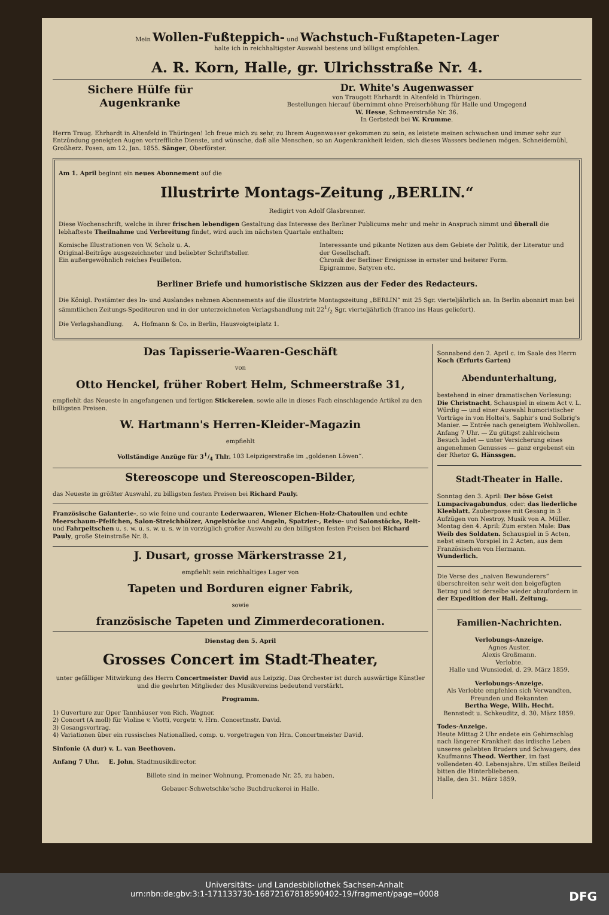Mein Wollen-Fußteppich- und Wachstuch-Fußtapeten-Lager
halte ich in reichhaltigster Auswahl bestens und billigst empfohlen.
A. R. Korn, Halle, gr. Ulrichsstraße Nr. 4.
Sichere Hülfe für Augenkranke Dr. White's Augenwasser
von Traugott Ehrhardt in Altenfeld in Thüringen.
Bestellungen hierauf übernimmt ohne Preiserhöhung für Halle und Umgegend
W. Hesse, Schmeerstraße Nr. 36.
In Gerbstedt bei W. Krumme.
Herrn Traug. Ehrhardt in Altenfeld in Thüringen! Ich freue mich zu sehr, zu Ihrem Augenwasser gekommen zu sein, es leistete meinen schwachen und immer sehr zur Entzündung geneigten Augen vortreffliche Dienste, und wünsche, daß alle Menschen, so an Augenkrankheit leiden, sich dieses Wassers bedienen mögen. Schneidemühl, Großherz. Posen, am 12. Jan. 1855. Sänger, Oberförster.
Am 1. April beginnt ein neues Abonnement auf die
Illustrirte Montags-Zeitung „BERLIN.“
Redigirt von Adolf Glasbrenner.
Diese Wochenschrift, welche in ihrer frischen lebendigen Gestaltung das Interesse des Berliner Publicums mehr und mehr in Anspruch nimmt und überall die lebhafteste Theilnahme und Verbreitung findet, wird auch im nächsten Quartale enthalten:
Komische Illustrationen von W. Scholz u. A.
Original-Beiträge ausgezeichneter und beliebter Schriftsteller.
Ein außergewöhnlich reiches Feuilleton.
Interessante und pikante Notizen aus dem Gebiete der Politik, der Literatur und der Gesellschaft.
Chronik der Berliner Ereignisse in ernster und heiterer Form.
Epigramme, Satyren etc.
Berliner Briefe und humoristische Skizzen aus der Feder des Redacteurs.
Die Königl. Postämter des In- und Auslandes nehmen Abonnements auf die illustrirte Montagszeitung „BERLIN“ mit 25 Sgr. vierteljährlich an. In Berlin abonnirt man bei sämmtlichen Zeitungs-Spediteuren und in der unterzeichneten Verlagshandlung mit 221/2 Sgr. vierteljährlich (franco ins Haus geliefert).
Die Verlagshandlung. A. Hofmann & Co. in Berlin, Hausvoigteiplatz 1.
Das Tapisserie-Waaren-Geschäft
von
Otto Henckel, früher Robert Helm, Schmeerstraße 31,
empfiehlt das Neueste in angefangenen und fertigen Stickereien, sowie alle in dieses Fach einschlagende Artikel zu den billigsten Preisen.
W. Hartmann's Herren-Kleider-Magazin
empfiehlt
Vollständige Anzüge für 31/4 Thlr. 103 Leipzigerstraße im „goldenen Löwen“.
Stereoscope und Stereoscopen-Bilder,
das Neueste in größter Auswahl, zu billigsten festen Preisen bei Richard Pauly.
Französische Galanterie-, so wie feine und courante Lederwaaren, Wiener Eichen-Holz-Chatoullen und echte Meerschaum-Pfeifchen, Salon-Streichhölzer, Angelstöcke und Angeln, Spatzier-, Reise- und Salonstöcke, Reit- und Fahrpeitschen u. s. w. u. s. w. u. s. w in vorzüglich großer Auswahl zu den billigsten festen Preisen bei Richard Pauly, große Steinstraße Nr. 8.
J. Dusart, grosse Märkerstrasse 21,
empfiehlt sein reichhaltiges Lager von
Tapeten und Borduren eigner Fabrik,
sowie
französische Tapeten und Zimmerdecorationen.
Dienstag den 5. April
Grosses Concert im Stadt-Theater,
unter gefälliger Mitwirkung des Herrn Concertmeister David aus Leipzig. Das Orchester ist durch auswärtige Künstler und die geehrten Mitglieder des Musikvereins bedeutend verstärkt.
Programm.
1) Ouverture zur Oper Tannhäuser von Rich. Wagner.
2) Concert (A moll) für Violine v. Viotti, vorgetr. v. Hrn. Concertmstr. David.
3) Gesangsvortrag.
4) Variationen über ein russisches Nationallied, comp. u. vorgetragen von Hrn. Concertmeister David.
Sinfonie (A dur) v. L. van Beethoven.
Anfang 7 Uhr. E. John, Stadtmusikdirector.
Billete sind in meiner Wohnung, Promenade Nr. 25, zu haben.
Gebauer-Schwetschke'sche Buchdruckerei in Halle.
Sonnabend den 2. April c. im Saale des Herrn Koch (Erfurts Garten)
Abendunterhaltung,
bestehend in einer dramatischen Vorlesung: Die Christnacht, Schauspiel in einem Act v. L. Würdig — und einer Auswahl humoristischer Vorträge in von Holtei's, Saphir's und Solbrig's Manier. — Entrée nach geneigtem Wohlwollen. Anfang 7 Uhr. — Zu gütigst zahlreichem Besuch ladet — unter Versicherung eines angenehmen Genusses — ganz ergebenst ein
der Rhetor G. Hänssgen.
Stadt-Theater in Halle.
Sonntag den 3. April: Der böse Geist Lumpacivagabundus, oder: das liederliche Kleeblatt. Zauberposse mit Gesang in 3 Aufzügen von Nestroy, Musik von A. Müller.
Montag den 4. April: Zum ersten Male: Das Weib des Soldaten. Schauspiel in 5 Acten, nebst einem Vorspiel in 2 Acten, aus dem Französischen von Hermann.
Wunderlich.
Die Verse des „naiven Bewunderers“ überschreiten sehr weit den beigefügten Betrag und ist derselbe wieder abzufordern in der Expedition der Hall. Zeitung.
Familien-Nachrichten.
Verlobungs-Anzeige.
Agnes Auster,
Alexis Großmann.
Verlobte.
Halle und Wunsiedel, d. 29. März 1859.
Verlobungs-Anzeige.
Als Verlobte empfehlen sich Verwandten, Freunden und Bekannten
Bertha Wege, Wilh. Hecht.
Bennstedt u. Schkeuditz, d. 30. März 1859.
Todes-Anzeige.
Heute Mittag 2 Uhr endete ein Gehirnschlag nach längerer Krankheit das irdische Leben unseres geliebten Bruders und Schwagers, des Kaufmanns Theod. Werther, im fast vollendeten 40. Lebensjahre. Um stilles Beileid bitten die Hinterbliebenen.
Halle, den 31. März 1859.
Universitäts- und Landesbibliothek Sachsen-Anhalt
urn:nbn:de:gbv:3:1-171133730-16872167818590402-19/fragment/page=0008 DFG